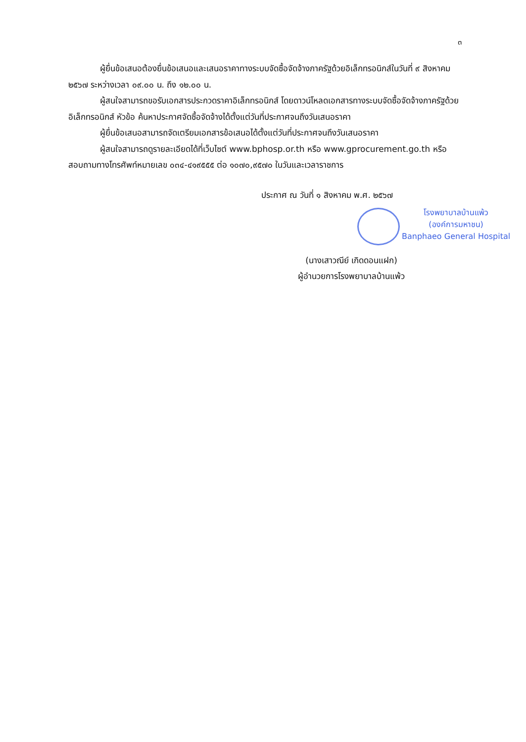๓
ผู้ยื่นข้อเสนอต้องยื่นข้อเสนอและเสนอราคาทางระบบจัดซื้อจัดจ้างภาครัฐด้วยอิเล็กทรอนิกส์ในวันที่ ๙ สิงหาคม ๒๕๖๗ ระหว่างเวลา ๐๙.๐๐ น. ถึง ๑๒.๐๐ น.
ผู้สนใจสามารถขอรับเอกสารประกวดราคาอิเล็กทรอนิกส์ โดยดาวน์โหลดเอกสารทางระบบจัดซื้อจัดจ้างภาครัฐด้วยอิเล็กทรอนิกส์ หัวข้อ ค้นหาประกาศจัดซื้อจัดจ้างได้ตั้งแต่วันที่ประกาศจนถึงวันเสนอราคา
ผู้ยื่นข้อเสนอสามารถจัดเตรียมเอกสารข้อเสนอได้ตั้งแต่วันที่ประกาศจนถึงวันเสนอราคา
ผู้สนใจสามารถดูรายละเอียดได้ที่เว็บไซต์ www.bphosp.or.th หรือ www.gprocurement.go.th หรือสอบถามทางโทรศัพท์หมายเลข ๐๓๔-๔๑๙๕๕๕ ต่อ ๑๐๗๐,๙๕๗๐ ในวันและเวลาราชการ
ประกาศ ณ วันที่ ๑ สิงหาคม พ.ศ. ๒๕๖๗
โรงพยาบาลบ้านแพ้ว
(องค์การมหาชน)
Banphaeo General Hospital
(นางเสาวณีย์ เกิดดอนแฝก)
ผู้อำนวยการโรงพยาบาลบ้านแพ้ว